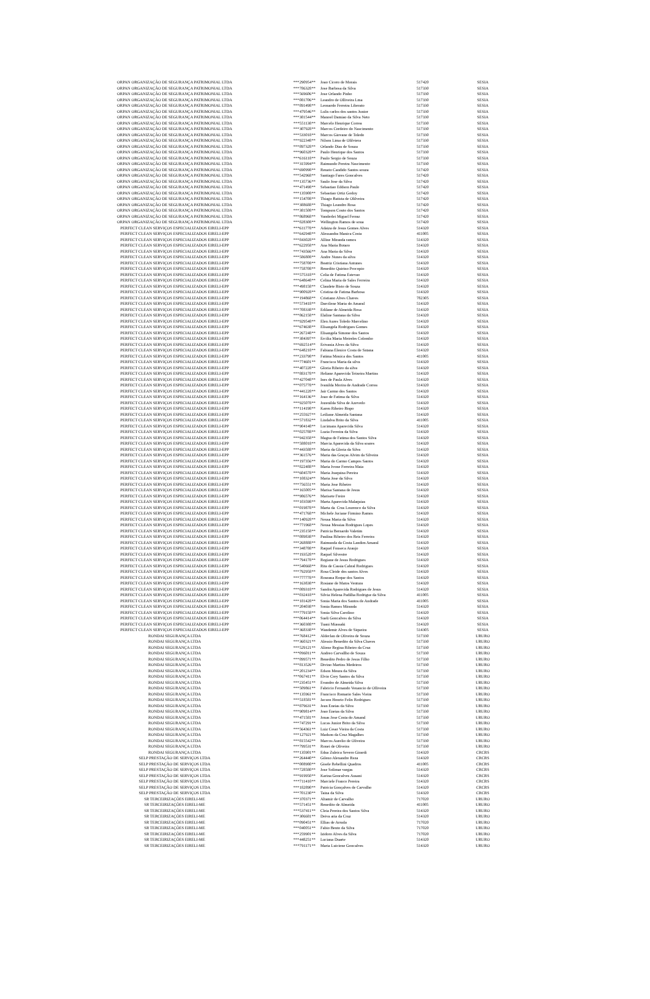| ORPAN ORGANIZAÇÃO DE SEGURANÇA PATRIMONIAL LTDA | ***290954** | Joao Cicero de Morais | 517420 | SESIA |
| ORPAN ORGANIZAÇÃO DE SEGURANÇA PATRIMONIAL LTDA | ***786328** | Jose Barbosa da Silva | 517330 | SESIA |
| ORPAN ORGANIZAÇÃO DE SEGURANÇA PATRIMONIAL LTDA | ***569606** | Jose Orlando Pinho | 517330 | SESIA |
| ORPAN ORGANIZAÇÃO DE SEGURANÇA PATRIMONIAL LTDA | ***081706** | Leandro de Olliveira Lma | 517330 | SESIA |
| ORPAN ORGANIZAÇÃO DE SEGURANÇA PATRIMONIAL LTDA | ***891498** | Leonardo Ferreira Liberato | 517330 | SESIA |
| ORPAN ORGANIZAÇÃO DE SEGURANÇA PATRIMONIAL LTDA | ***479546** | Lulis carlos dos santos Junior | 517330 | SESIA |
| ORPAN ORGANIZAÇÃO DE SEGURANÇA PATRIMONIAL LTDA | ***381544** | Manoel Damiao da Silva Neto | 517330 | SESIA |
| ORPAN ORGANIZAÇÃO DE SEGURANÇA PATRIMONIAL LTDA | ***551138** | Marcelo Henrique Correa | 517330 | SESIA |
| ORPAN ORGANIZAÇÃO DE SEGURANÇA PATRIMONIAL LTDA | ***307928** | Marcos Cordeiro do Nascimento | 517330 | SESIA |
| ORPAN ORGANIZAÇÃO DE SEGURANÇA PATRIMONIAL LTDA | ***533018** | Marcos Giovane de Toledo | 517330 | SESIA |
| ORPAN ORGANIZAÇÃO DE SEGURANÇA PATRIMONIAL LTDA | ***922348** | Nilson Lima de Olilviera | 517330 | SESIA |
| ORPAN ORGANIZAÇÃO DE SEGURANÇA PATRIMONIAL LTDA | ***897328** | Orlando Dias de Souza | 517330 | SESIA |
| ORPAN ORGANIZAÇÃO DE SEGURANÇA PATRIMONIAL LTDA | ***960328** | Paulo Henrique dos Santos | 517330 | SESIA |
| ORPAN ORGANIZAÇÃO DE SEGURANÇA PATRIMONIAL LTDA | ***616118** | Paulo Sergio de Souza | 517330 | SESIA |
| ORPAN ORGANIZAÇÃO DE SEGURANÇA PATRIMONIAL LTDA | ***315994** | Raimundo Pereira Nascimento | 517330 | SESIA |
| ORPAN ORGANIZAÇÃO DE SEGURANÇA PATRIMONIAL LTDA | ***690998** | Renato Candido Santos souza | 517420 | SESIA |
| ORPAN ORGANIZAÇÃO DE SEGURANÇA PATRIMONIAL LTDA | ***542968** | Santiago Fares Goncalves | 517420 | SESIA |
| ORPAN ORGANIZAÇÃO DE SEGURANÇA PATRIMONIAL LTDA | ***135736** | Saulo Jose da Silva | 517420 | SESIA |
| ORPAN ORGANIZAÇÃO DE SEGURANÇA PATRIMONIAL LTDA | ***471498** | Sebastiao Eddson Paulo | 517420 | SESIA |
| ORPAN ORGANIZAÇÃO DE SEGURANÇA PATRIMONIAL LTDA | ***135908** | Sebastiao Ortiz Godoy | 517420 | SESIA |
| ORPAN ORGANIZAÇÃO DE SEGURANÇA PATRIMONIAL LTDA | ***154708** | Thiago Batista de Olilveira | 517420 | SESIA |
| ORPAN ORGANIZAÇÃO DE SEGURANÇA PATRIMONIAL LTDA | ***388688** | Thiago Leandro Rosa | 517420 | SESIA |
| ORPAN ORGANIZAÇÃO DE SEGURANÇA PATRIMONIAL LTDA | ***381508** | Tompson Couto dos Santos | 517420 | SESIA |
| ORPAN ORGANIZAÇÃO DE SEGURANÇA PATRIMONIAL LTDA | ***868968** | Vanderlei Miguel Ferraz | 517420 | SESIA |
| ORPAN ORGANIZAÇÃO DE SEGURANÇA PATRIMONIAL LTDA | ***828308** | Wellington Ramos de soua | 517420 | SESIA |
| PERFECT CLEAN SERVIÇOS ESPECIALIZADOS EIRELI-EPP | ***611778** | Adaiza de Jesus Gomes Alves | 514320 | SESIA |
| PERFECT CLEAN SERVIÇOS ESPECIALIZADOS EIRELI-EPP | ***642948** | Alessandra Manica Costa | 411005 | SESIA |
| PERFECT CLEAN SERVIÇOS ESPECIALIZADOS EIRELI-EPP | ***843028** | Alline Miranda ramos | 514320 | SESIA |
| PERFECT CLEAN SERVIÇOS ESPECIALIZADOS EIRELI-EPP | ***622958** | Ana Maria Botaro | 514320 | SESIA |
| PERFECT CLEAN SERVIÇOS ESPECIALIZADOS EIRELI-EPP | ***743566** | Ana Maria da Silva | 514320 | SESIA |
| PERFECT CLEAN SERVIÇOS ESPECIALIZADOS EIRELI-EPP | ***586808** | Andre Nunes da silva | 514320 | SESIA |
| PERFECT CLEAN SERVIÇOS ESPECIALIZADOS EIRELI-EPP | ***758708** | Beatriz Cristiana Antunes | 514320 | SESIA |
| PERFECT CLEAN SERVIÇOS ESPECIALIZADOS EIRELI-EPP | ***758708** | Benedito Quirino Procopio | 514320 | SESIA |
| PERFECT CLEAN SERVIÇOS ESPECIALIZADOS EIRELI-EPP | ***575318** | Celia de Fatima Estevao | 514320 | SESIA |
| PERFECT CLEAN SERVIÇOS ESPECIALIZADOS EIRELI-EPP | ***648648** | Celina Maria de Sales Ferreira | 514320 | SESIA |
| PERFECT CLEAN SERVIÇOS ESPECIALIZADOS EIRELI-EPP | ***498158** | Claudete Bisto de Souza | 514320 | SESIA |
| PERFECT CLEAN SERVIÇOS ESPECIALIZADOS EIRELI-EPP | ***900928** | Cristina de Fatima Barbosa | 514320 | SESIA |
| PERFECT CLEAN SERVIÇOS ESPECIALIZADOS EIRELI-EPP | ***194868** | Cristiano Alves Chaves | 782305 | SESIA |
| PERFECT CLEAN SERVIÇOS ESPECIALIZADOS EIRELI-EPP | ***573418** | Darcilene Maria do Amaral | 514320 | SESIA |
| PERFECT CLEAN SERVIÇOS ESPECIALIZADOS EIRELI-EPP | ***708338** | Edilane de Almeida Rosa | 514320 | SESIA |
| PERFECT CLEAN SERVIÇOS ESPECIALIZADOS EIRELI-EPP | ***862158** | Elaline Santana da Silva | 514320 | SESIA |
| PERFECT CLEAN SERVIÇOS ESPECIALIZADOS EIRELI-EPP | ***929548** | Elen Aures Toledo Marcelino | 514320 | SESIA |
| PERFECT CLEAN SERVIÇOS ESPECIALIZADOS EIRELI-EPP | ***674638** | Elisangela Rodrigues Gomes | 514320 | SESIA |
| PERFECT CLEAN SERVIÇOS ESPECIALIZADOS EIRELI-EPP | ***267248** | Elisangela Simone dos Santos | 514320 | SESIA |
| PERFECT CLEAN SERVIÇOS ESPECIALIZADOS EIRELI-EPP | ***384397** | Ercilia Maria Meireles Colombo | 514320 | SESIA |
| PERFECT CLEAN SERVIÇOS ESPECIALIZADOS EIRELI-EPP | ***692514** | Erivania Alves da Silva | 514320 | SESIA |
| PERFECT CLEAN SERVIÇOS ESPECIALIZADOS EIRELI-EPP | ***648218** | Fabiana Elenice Costa de Sntana | 514320 | SESIA |
| PERFECT CLEAN SERVIÇOS ESPECIALIZADOS EIRELI-EPP | ***233798** | Fatima Monica dos Santos | 411005 | SESIA |
| PERFECT CLEAN SERVIÇOS ESPECIALIZADOS EIRELI-EPP | ***774601** | Francisca Maria da silva | 514320 | SESIA |
| PERFECT CLEAN SERVIÇOS ESPECIALIZADOS EIRELI-EPP | ***407228** | Gloria Ribeiro da silva | 514320 | SESIA |
| PERFECT CLEAN SERVIÇOS ESPECIALIZADOS EIRELI-EPP | ***883178** | Heliane Aparecida Teixeira Martins | 514320 | SESIA |
| PERFECT CLEAN SERVIÇOS ESPECIALIZADOS EIRELI-EPP | ***427048** | Ines de Paula Alves | 514320 | SESIA |
| PERFECT CLEAN SERVIÇOS ESPECIALIZADOS EIRELI-EPP | ***075778** | Ivanilda Morira de Andrade Correa | 514320 | SESIA |
| PERFECT CLEAN SERVIÇOS ESPECIALIZADOS EIRELI-EPP | ***441228** | Jair Carmo dos Santos | 514320 | SESIA |
| PERFECT CLEAN SERVIÇOS ESPECIALIZADOS EIRELI-EPP | ***164136** | Joao de Fatima da Silva | 514320 | SESIA |
| PERFECT CLEAN SERVIÇOS ESPECIALIZADOS EIRELI-EPP | ***925078** | Jozenilda Silva de Azevedo | 514320 | SESIA |
| PERFECT CLEAN SERVIÇOS ESPECIALIZADOS EIRELI-EPP | ***114198** | Karen Ribeiro Bispo | 514320 | SESIA |
| PERFECT CLEAN SERVIÇOS ESPECIALIZADOS EIRELI-EPP | ***255927** | Leiliane Almeida Santana | 514320 | SESIA |
| PERFECT CLEAN SERVIÇOS ESPECIALIZADOS EIRELI-EPP | ***571832** | Lindalva Brito da Silva | 411005 | SESIA |
| PERFECT CLEAN SERVIÇOS ESPECIALIZADOS EIRELI-EPP | ***904148** | Lucimara Aparecida Silva | 514320 | SESIA |
| PERFECT CLEAN SERVIÇOS ESPECIALIZADOS EIRELI-EPP | ***025788** | Luzia Ferreira da Silva | 514320 | SESIA |
| PERFECT CLEAN SERVIÇOS ESPECIALIZADOS EIRELI-EPP | ***942358** | Magna de Fatima dos Santos Silva | 514320 | SESIA |
| PERFECT CLEAN SERVIÇOS ESPECIALIZADOS EIRELI-EPP | ***588018** | Marcia Aparecida da Silva soares | 514320 | SESIA |
| PERFECT CLEAN SERVIÇOS ESPECIALIZADOS EIRELI-EPP | ***443588** | Maria da Gloria da Silva | 514320 | SESIA |
| PERFECT CLEAN SERVIÇOS ESPECIALIZADOS EIRELI-EPP | ***361576** | Maria das Graças Alvim da Silveira | 514320 | SESIA |
| PERFECT CLEAN SERVIÇOS ESPECIALIZADOS EIRELI-EPP | ***197356** | Maria do Carmo Campos Santos | 514320 | SESIA |
| PERFECT CLEAN SERVIÇOS ESPECIALIZADOS EIRELI-EPP | ***822488** | Maria Ivone Ferreira Maia | 514320 | SESIA |
| PERFECT CLEAN SERVIÇOS ESPECIALIZADOS EIRELI-EPP | ***604578** | Maria Joaquina Pereira | 514320 | SESIA |
| PERFECT CLEAN SERVIÇOS ESPECIALIZADOS EIRELI-EPP | ***108324** | Maria Jose da Silva | 514320 | SESIA |
| PERFECT CLEAN SERVIÇOS ESPECIALIZADOS EIRELI-EPP | ***756551** | Maria Jose Ribeiro | 514320 | SESIA |
| PERFECT CLEAN SERVIÇOS ESPECIALIZADOS EIRELI-EPP | ***165005** | Marisa Santana de Jesus | 514320 | SESIA |
| PERFECT CLEAN SERVIÇOS ESPECIALIZADOS EIRELI-EPP | ***986576** | Marisete Freire | 514320 | SESIA |
| PERFECT CLEAN SERVIÇOS ESPECIALIZADOS EIRELI-EPP | ***103598** | Marta Aparecida Malaquias | 514320 | SESIA |
| PERFECT CLEAN SERVIÇOS ESPECIALIZADOS EIRELI-EPP | ***019878** | Marta da Crus Lourenco da Silva | 514320 | SESIA |
| PERFECT CLEAN SERVIÇOS ESPECIALIZADOS EIRELI-EPP | ***471768** | Michele Juciane Firmino Ramos | 514320 | SESIA |
| PERFECT CLEAN SERVIÇOS ESPECIALIZADOS EIRELI-EPP | ***140928** | Neusa Maria da Silva | 514320 | SESIA |
| PERFECT CLEAN SERVIÇOS ESPECIALIZADOS EIRELI-EPP | ***771968** | Neusa Messias Rodrigues Lopes | 514320 | SESIA |
| PERFECT CLEAN SERVIÇOS ESPECIALIZADOS EIRELI-EPP | ***235158** | Patricia Bernardo Valetim | 514320 | SESIA |
| PERFECT CLEAN SERVIÇOS ESPECIALIZADOS EIRELI-EPP | ***089838** | Paulina Ribeiro dos Reis Ferreira | 514320 | SESIA |
| PERFECT CLEAN SERVIÇOS ESPECIALIZADOS EIRELI-EPP | ***268888** | Raimunda da Costa Landim Amaral | 514320 | SESIA |
| PERFECT CLEAN SERVIÇOS ESPECIALIZADOS EIRELI-EPP | ***348788** | Raquel Fonseca Araujo | 514320 | SESIA |
| PERFECT CLEAN SERVIÇOS ESPECIALIZADOS EIRELI-EPP | ***193528** | Raquel Silvestre | 514320 | SESIA |
| PERFECT CLEAN SERVIÇOS ESPECIALIZADOS EIRELI-EPP | ***794178** | Regiane de Jesus Rodrigues | 514320 | SESIA |
| PERFECT CLEAN SERVIÇOS ESPECIALIZADOS EIRELI-EPP | ***540668** | Rita de Cassia Cabral Rodrigues | 514320 | SESIA |
| PERFECT CLEAN SERVIÇOS ESPECIALIZADOS EIRELI-EPP | ***792958** | Rosa Cleide dos santos Alves | 514320 | SESIA |
| PERFECT CLEAN SERVIÇOS ESPECIALIZADOS EIRELI-EPP | ***777778** | Roseana Roque dos Santos | 514320 | SESIA |
| PERFECT CLEAN SERVIÇOS ESPECIALIZADOS EIRELI-EPP | ***163838** | Rosiane de Matos Ventura | 514320 | SESIA |
| PERFECT CLEAN SERVIÇOS ESPECIALIZADOS EIRELI-EPP | ***089318** | Sandra Aparecida Rodrigues de Jesus | 514320 | SESIA |
| PERFECT CLEAN SERVIÇOS ESPECIALIZADOS EIRELI-EPP | ***032418** | Silvia Helena Padilha Rodrigue da Silva | 411005 | SESIA |
| PERFECT CLEAN SERVIÇOS ESPECIALIZADOS EIRELI-EPP | ***181428** | Sonia Maria dos Santos de Andrade | 411005 | SESIA |
| PERFECT CLEAN SERVIÇOS ESPECIALIZADOS EIRELI-EPP | ***204038** | Sonia Ramos Miranda | 514320 | SESIA |
| PERFECT CLEAN SERVIÇOS ESPECIALIZADOS EIRELI-EPP | ***779158** | Sonia Silva Carolino | 514320 | SESIA |
| PERFECT CLEAN SERVIÇOS ESPECIALIZADOS EIRELI-EPP | ***064414** | Sueli Goncalves da Silva | 514320 | SESIA |
| PERFECT CLEAN SERVIÇOS ESPECIALIZADOS EIRELI-EPP | ***360388** | Tuani Miassaki | 514320 | SESIA |
| PERFECT CLEAN SERVIÇOS ESPECIALIZADOS EIRELI-EPP | ***368338** | Wandemir Alves de Siqueira | 514305 | SESIA |
| RONDAI SEGURANÇA LTDA | ***768412** | Aldeclan de Oliveira de Souza | 517330 | URURO |
| RONDAI SEGURANÇA LTDA | ***360321** | Alessio Benedito da Silva Chaves | 517330 | URURO |
| RONDAI SEGURANÇA LTDA | ***529121** | Aliene Regina Ribeiro da Cruz | 517330 | URURO |
| RONDAI SEGURANÇA LTDA | ***096011** | Andreo Carvallho de Souza | 517330 | URURO |
| RONDAI SEGURANÇA LTDA | ***899571** | Benedito Pedro de Jesus Filho | 517330 | URURO |
| RONDAI SEGURANÇA LTDA | ***813526** | Divino Martins Medeiros | 517330 | URURO |
| RONDAI SEGURANÇA LTDA | ***201234** | Edson Moura da Silva | 517330 | URURO |
| RONDAI SEGURANÇA LTDA | ***067411** | Elvio Crey Santos da Silva | 517330 | URURO |
| RONDAI SEGURANÇA LTDA | ***235451** | Evandro de Almeida Silva | 517330 | URURO |
| RONDAI SEGURANÇA LTDA | ***509861** | Fabricio Fernando Venancio de Olliveira | 517330 | URURO |
| RONDAI SEGURANÇA LTDA | ***135961** | Francisco Romario Sales Vieira | 517330 | URURO |
| RONDAI SEGURANÇA LTDA | ***518581** | Jacson Honrio Felix Rodrigues | 517330 | URURO |
| RONDAI SEGURANÇA LTDA | ***879631** | Jean Eneias da Silva | 517330 | URURO |
| RONDAI SEGURANÇA LTDA | ***909814** | Joao Eneias da Silva | 517330 | URURO |
| RONDAI SEGURANÇA LTDA | ***471581** | Jonas Jose Costa do Amaral | 517330 | URURO |
| RONDAI SEGURANÇA LTDA | ***747291** | Lucas Junior Brito da Silva | 517330 | URURO |
| RONDAI SEGURANÇA LTDA | ***564361** | Luiz Cesar Vieira da Costa | 517330 | URURO |
| RONDAI SEGURANÇA LTDA | ***127921** | Madson da Cruz Magalhes | 517330 | URURO |
| RONDAI SEGURANÇA LTDA | ***815542** | Marcos Aurelio de Oliveira | 517330 | URURO |
| RONDAI SEGURANÇA LTDA | ***799531** | Ronei de Oliveira | 517330 | URURO |
| RONDAI SEGURANÇA LTDA | ***135901** | Edna Zuleica Severo Girardi | 514320 | CRCRS |
| SELP PRESTAÇÃO DE SERVIÇOS LTDA | ***264440** | Gileno Alexandre Reza | 514320 | CRCRS |
| SELP PRESTAÇÃO DE SERVIÇOS LTDA | ***008980** | Gisele Rebellini Quadros | 411005 | CRCRS |
| SELP PRESTAÇÃO DE SERVIÇOS LTDA | ***728580** | Jose Solimar vargas | 514320 | CRCRS |
| SELP PRESTAÇÃO DE SERVIÇOS LTDA | ***919950** | Karina Goncalves Ausani | 514320 | CRCRS |
| SELP PRESTAÇÃO DE SERVIÇOS LTDA | ***711410** | Marciele Franco Pereira | 514320 | CRCRS |
| SELP PRESTAÇÃO DE SERVIÇOS LTDA | ***182890** | Patricia Gonçalves de Carvalho | 514320 | CRCRS |
| SELP PRESTAÇÃO DE SERVIÇOS LTDA | ***701230** | Taina da Silva | 514320 | CRCRS |
| SR TERCEIRIZAÇÕES EIRELI-ME | ***370371** | Altamir de Carvalho | 717020 | URURO |
| SR TERCEIRIZAÇÕES EIRELI-ME | ***571451** | Benedito de Almeida | 411005 | URURO |
| SR TERCEIRIZAÇÕES EIRELI-ME | ***537411** | Cleia Pereira dos Santos Silva | 514320 | URURO |
| SR TERCEIRIZAÇÕES EIRELI-ME | ***306681** | Deiva aria da Cruz | 514320 | URURO |
| SR TERCEIRIZAÇÕES EIRELI-ME | ***090451** | Ellias de Arruda | 717020 | URURO |
| SR TERCEIRIZAÇÕES EIRELI-ME | ***040051** | Fabio Bento da Silva | 717020 | URURO |
| SR TERCEIRIZAÇÕES EIRELI-ME | ***259901** | Izidoro Alves da Silva | 717020 | URURO |
| SR TERCEIRIZAÇÕES EIRELI-ME | ***448251** | Luciana Duarte | 514320 | URURO |
| SR TERCEIRIZAÇÕES EIRELI-ME | ***791171** | Maria Luiciene Goncalves | 514320 | URURO |